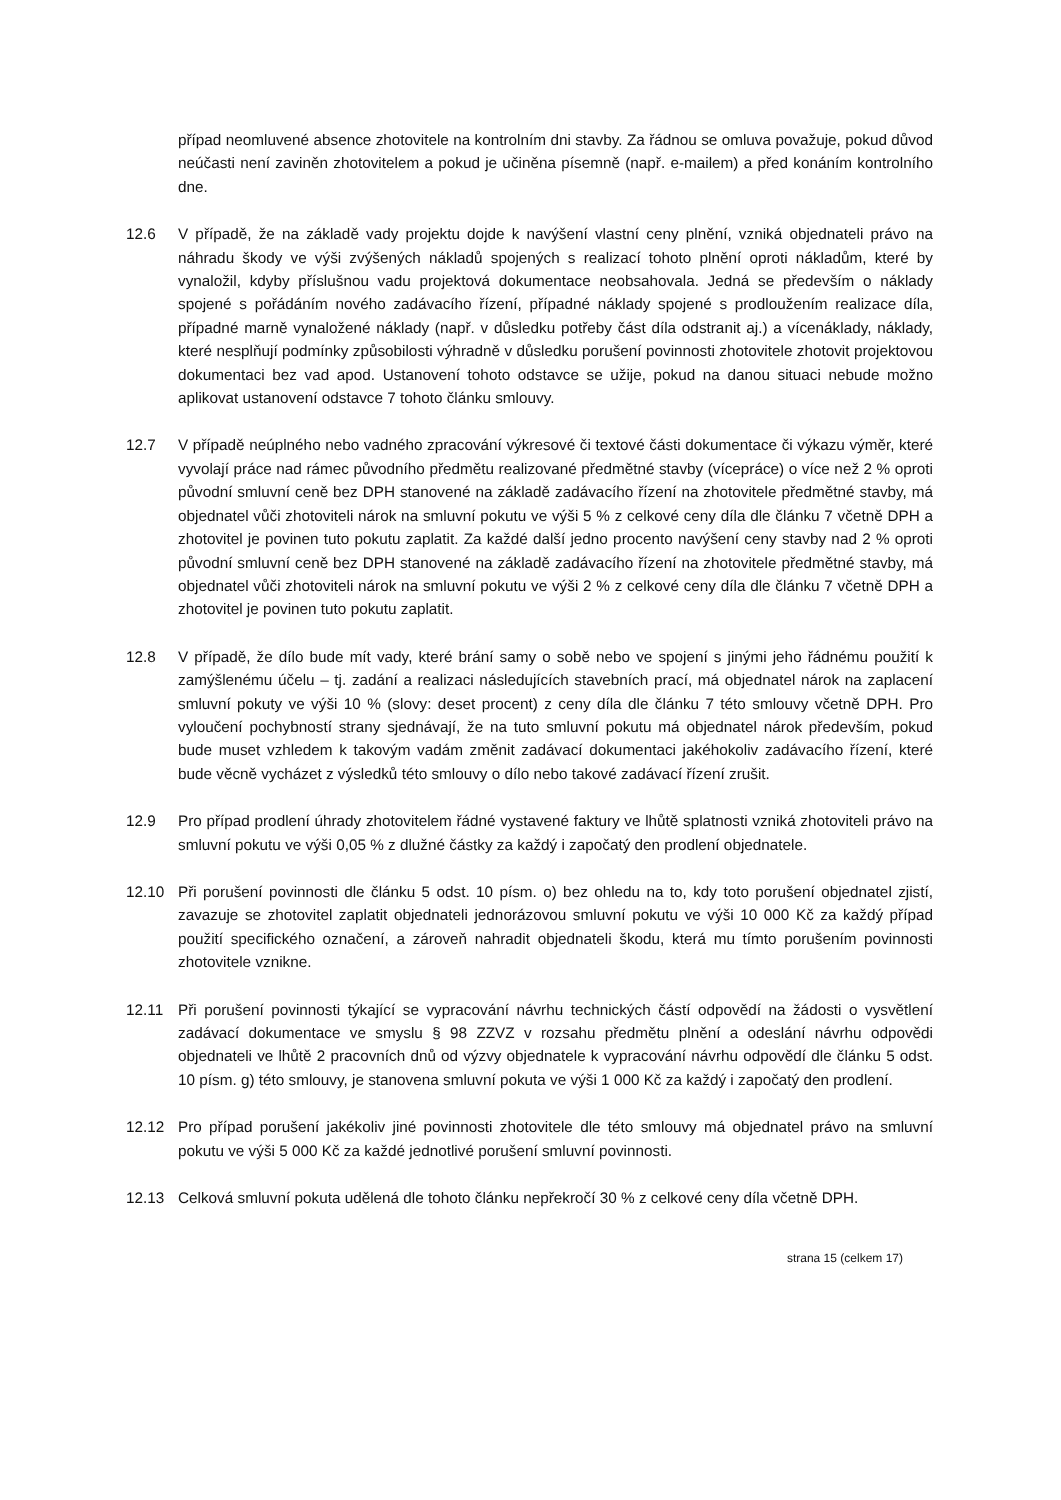případ neomluvené absence zhotovitele na kontrolním dni stavby. Za řádnou se omluva považuje, pokud důvod neúčasti není zaviněn zhotovitelem a pokud je učiněna písemně (např. e-mailem) a před konáním kontrolního dne.
12.6 V případě, že na základě vady projektu dojde k navýšení vlastní ceny plnění, vzniká objednateli právo na náhradu škody ve výši zvýšených nákladů spojených s realizací tohoto plnění oproti nákladům, které by vynaložil, kdyby příslušnou vadu projektová dokumentace neobsahovala. Jedná se především o náklady spojené s pořádáním nového zadávacího řízení, případné náklady spojené s prodloužením realizace díla, případné marně vynaložené náklady (např. v důsledku potřeby část díla odstranit aj.) a vícenáklady, náklady, které nesplňují podmínky způsobilosti výhradně v důsledku porušení povinnosti zhotovitele zhotovit projektovou dokumentaci bez vad apod. Ustanovení tohoto odstavce se užije, pokud na danou situaci nebude možno aplikovat ustanovení odstavce 7 tohoto článku smlouvy.
12.7 V případě neúplného nebo vadného zpracování výkresové či textové části dokumentace či výkazu výměr, které vyvolají práce nad rámec původního předmětu realizované předmětné stavby (vícepráce) o více než 2 % oproti původní smluvní ceně bez DPH stanovené na základě zadávacího řízení na zhotovitele předmětné stavby, má objednatel vůči zhotoviteli nárok na smluvní pokutu ve výši 5 % z celkové ceny díla dle článku 7 včetně DPH a zhotovitel je povinen tuto pokutu zaplatit. Za každé další jedno procento navýšení ceny stavby nad 2 % oproti původní smluvní ceně bez DPH stanovené na základě zadávacího řízení na zhotovitele předmětné stavby, má objednatel vůči zhotoviteli nárok na smluvní pokutu ve výši 2 % z celkové ceny díla dle článku 7 včetně DPH a zhotovitel je povinen tuto pokutu zaplatit.
12.8 V případě, že dílo bude mít vady, které brání samy o sobě nebo ve spojení s jinými jeho řádnému použití k zamýšlenému účelu – tj. zadání a realizaci následujících stavebních prací, má objednatel nárok na zaplacení smluvní pokuty ve výši 10 % (slovy: deset procent) z ceny díla dle článku 7 této smlouvy včetně DPH. Pro vyloučení pochybností strany sjednávají, že na tuto smluvní pokutu má objednatel nárok především, pokud bude muset vzhledem k takovým vadám změnit zadávací dokumentaci jakéhokoliv zadávacího řízení, které bude věcně vycházet z výsledků této smlouvy o dílo nebo takové zadávací řízení zrušit.
12.9 Pro případ prodlení úhrady zhotovitelem řádné vystavené faktury ve lhůtě splatnosti vzniká zhotoviteli právo na smluvní pokutu ve výši 0,05 % z dlužné částky za každý i započatý den prodlení objednatele.
12.10 Při porušení povinnosti dle článku 5 odst. 10 písm. o) bez ohledu na to, kdy toto porušení objednatel zjistí, zavazuje se zhotovitel zaplatit objednateli jednorázovou smluvní pokutu ve výši 10 000 Kč za každý případ použití specifického označení, a zároveň nahradit objednateli škodu, která mu tímto porušením povinnosti zhotovitele vznikne.
12.11 Při porušení povinnosti týkající se vypracování návrhu technických částí odpovědí na žádosti o vysvětlení zadávací dokumentace ve smyslu § 98 ZZVZ v rozsahu předmětu plnění a odeslání návrhu odpovědi objednateli ve lhůtě 2 pracovních dnů od výzvy objednatele k vypracování návrhu odpovědí dle článku 5 odst. 10 písm. g) této smlouvy, je stanovena smluvní pokuta ve výši 1 000 Kč za každý i započatý den prodlení.
12.12 Pro případ porušení jakékoliv jiné povinnosti zhotovitele dle této smlouvy má objednatel právo na smluvní pokutu ve výši 5 000 Kč za každé jednotlivé porušení smluvní povinnosti.
12.13 Celková smluvní pokuta udělená dle tohoto článku nepřekročí 30 % z celkové ceny díla včetně DPH.
strana 15 (celkem 17)